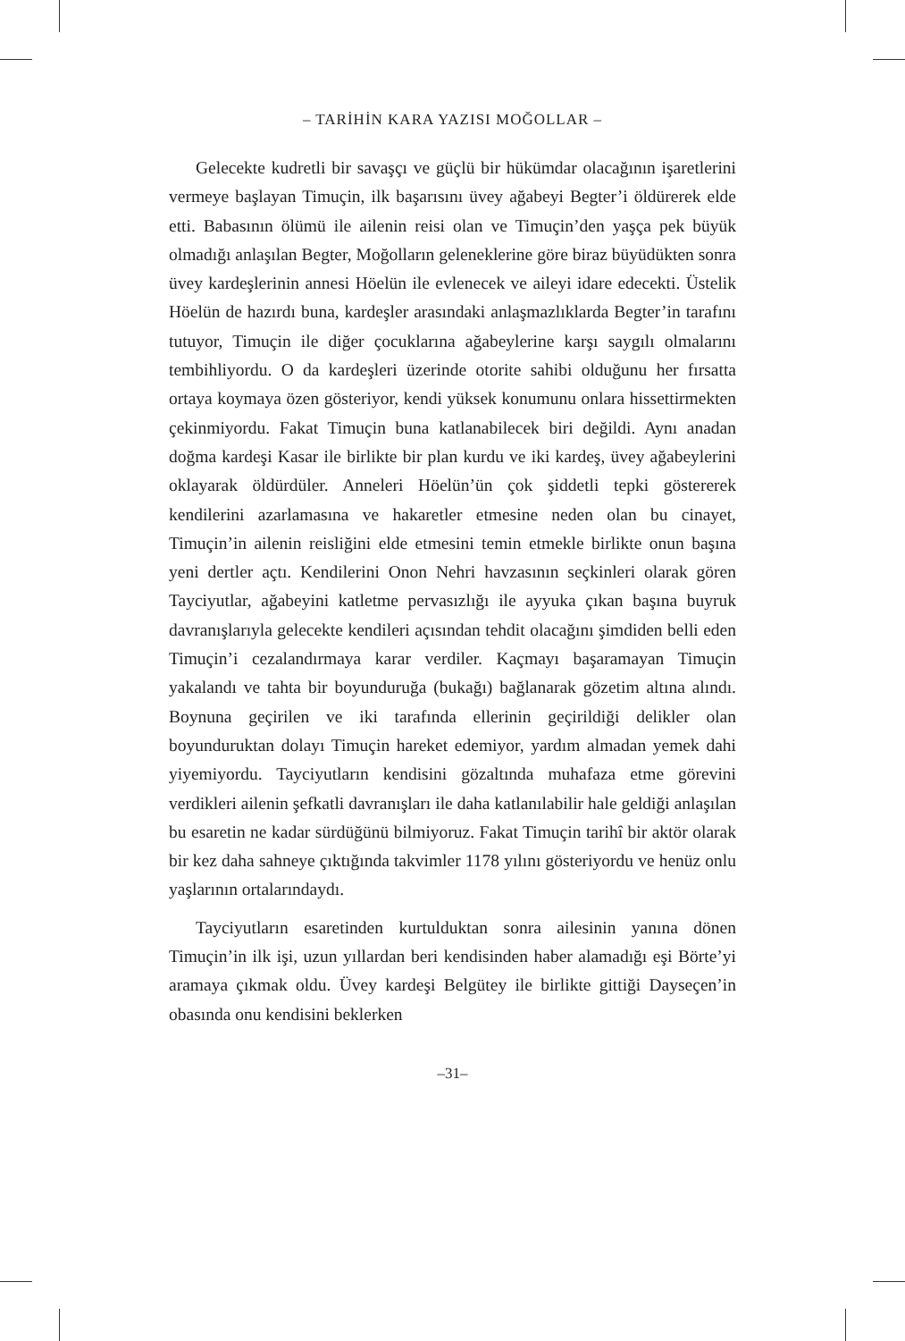– TARİHİN KARA YAZISI MOĞOLLAR –
Gelecekte kudretli bir savaşçı ve güçlü bir hükümdar olacağının işaretlerini vermeye başlayan Timuçin, ilk başarısını üvey ağabeyi Begter’i öldürerek elde etti. Babasının ölümü ile ailenin reisi olan ve Timuçin’den yaşça pek büyük olmadığı anlaşılan Begter, Moğolların geleneklerine göre biraz büyüdükten sonra üvey kardeşlerinin annesi Höelün ile evlenecek ve aileyi idare edecekti. Üstelik Höelün de hazırdı buna, kardeşler arasındaki anlaşmazlıklarda Begter’in tarafını tutuyor, Timuçin ile diğer çocuklarına ağabeylerine karşı saygılı olmalarını tembihliyordu. O da kardeşleri üzerinde otorite sahibi olduğunu her fırsatta ortaya koymaya özen gösteriyor, kendi yüksek konumunu onlara hissettirmekten çekinmiyordu. Fakat Timuçin buna katlanabilecek biri değildi. Aynı anadan doğma kardeşi Kasar ile birlikte bir plan kurdu ve iki kardeş, üvey ağabeylerini oklayarak öldürdüler. Anneleri Höelün’ün çok şiddetli tepki göstererek kendilerini azarlamasına ve hakaretler etmesine neden olan bu cinayet, Timuçin’in ailenin reisliğini elde etmesini temin etmekle birlikte onun başına yeni dertler açtı. Kendilerini Onon Nehri havzasının seçkinleri olarak gören Tayciyutlar, ağabeyini katletme pervasızlığı ile ayyuka çıkan başına buyruk davranışlarıyla gelecekte kendileri açısından tehdit olacağını şimdiden belli eden Timuçin’i cezalandırmaya karar verdiler. Kaçmayı başaramayan Timuçin yakalandı ve tahta bir boyunduruğa (bukağı) bağlanarak gözetim altına alındı. Boynuna geçirilen ve iki tarafında ellerinin geçirildiği delikler olan boyunduruktan dolayı Timuçin hareket edemiyor, yardım almadan yemek dahi yiyemiyordu. Tayciyutların kendisini gözaltında muhafaza etme görevini verdikleri ailenin şefkatli davranışları ile daha katlanılabilir hale geldiği anlaşılan bu esaretin ne kadar sürdüğünü bilmiyoruz. Fakat Timuçin tarihî bir aktör olarak bir kez daha sahneye çıktığında takvimler 1178 yılını gösteriyordu ve henüz onlu yaşlarının ortalarındaydı.
Tayciyutların esaretinden kurtulduktan sonra ailesinin yanına dönen Timuçin’in ilk işi, uzun yıllardan beri kendisinden haber alamadığı eşi Börte’yi aramaya çıkmak oldu. Üvey kardeşi Belgütey ile birlikte gittiği Dayseçen’in obasında onu kendisini beklerken
–31–